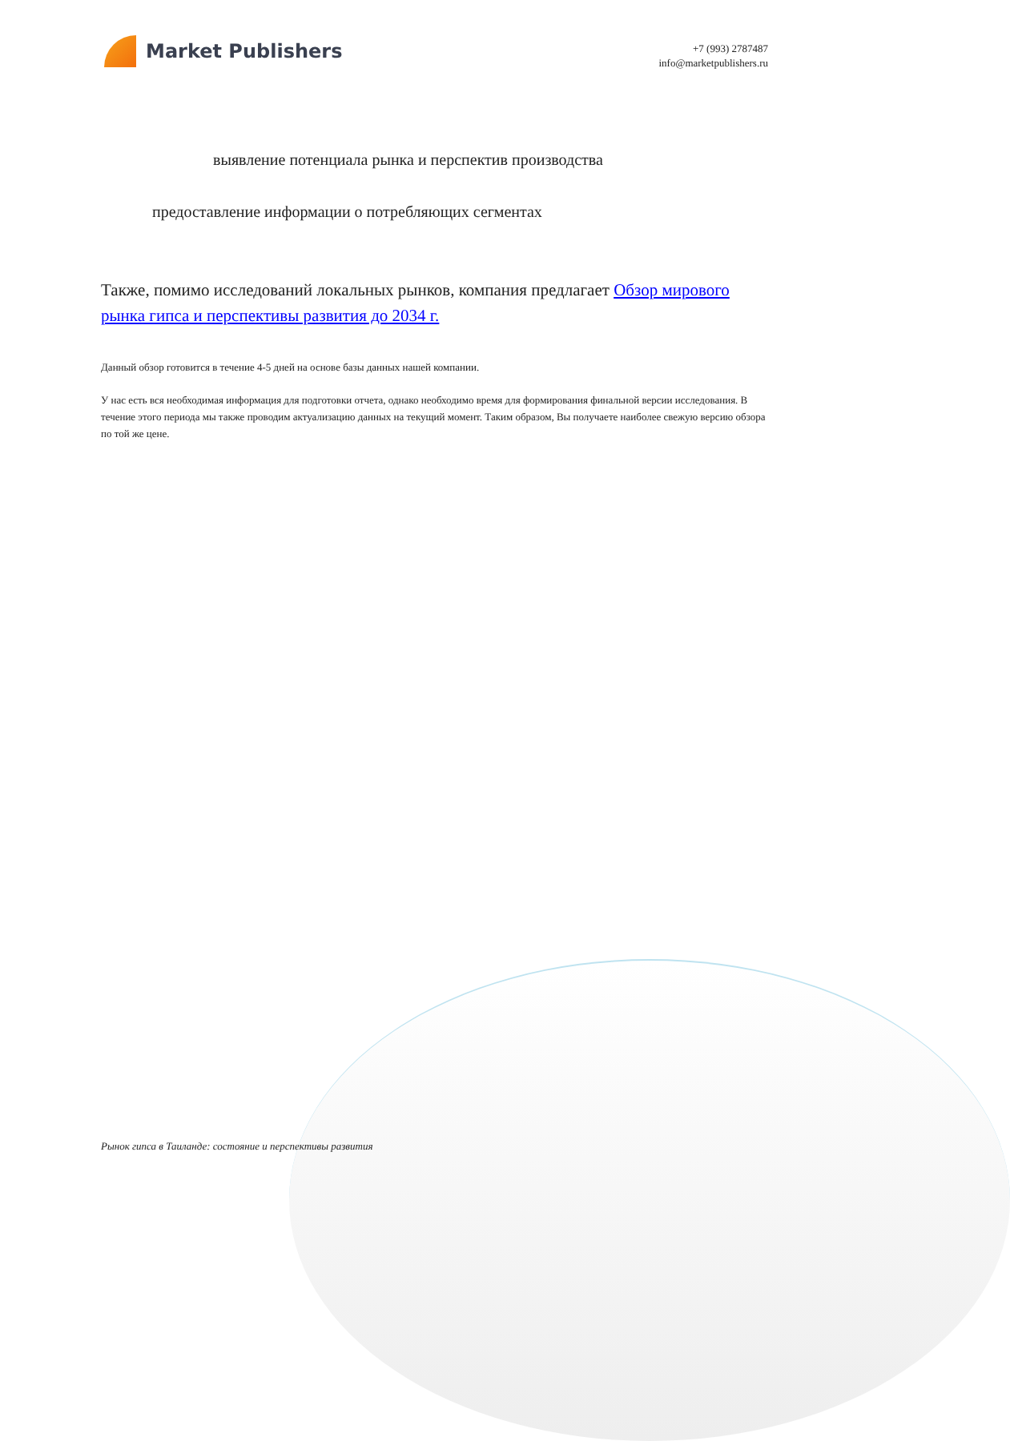Market Publishers
+7 (993) 2787487
info@marketpublishers.ru
выявление потенциала рынка и перспектив производства
предоставление информации о потребляющих сегментах
Также, помимо исследований локальных рынков, компания предлагает Обзор мирового рынка гипса и перспективы развития до 2034 г.
Данный обзор готовится в течение 4-5 дней на основе базы данных нашей компании.
У нас есть вся необходимая информация для подготовки отчета, однако необходимо время для формирования финальной версии исследования. В течение этого периода мы также проводим актуализацию данных на текущий момент. Таким образом, Вы получаете наиболее свежую версию обзора по той же цене.
Рынок гипса в Таиланде: состояние и перспективы развития